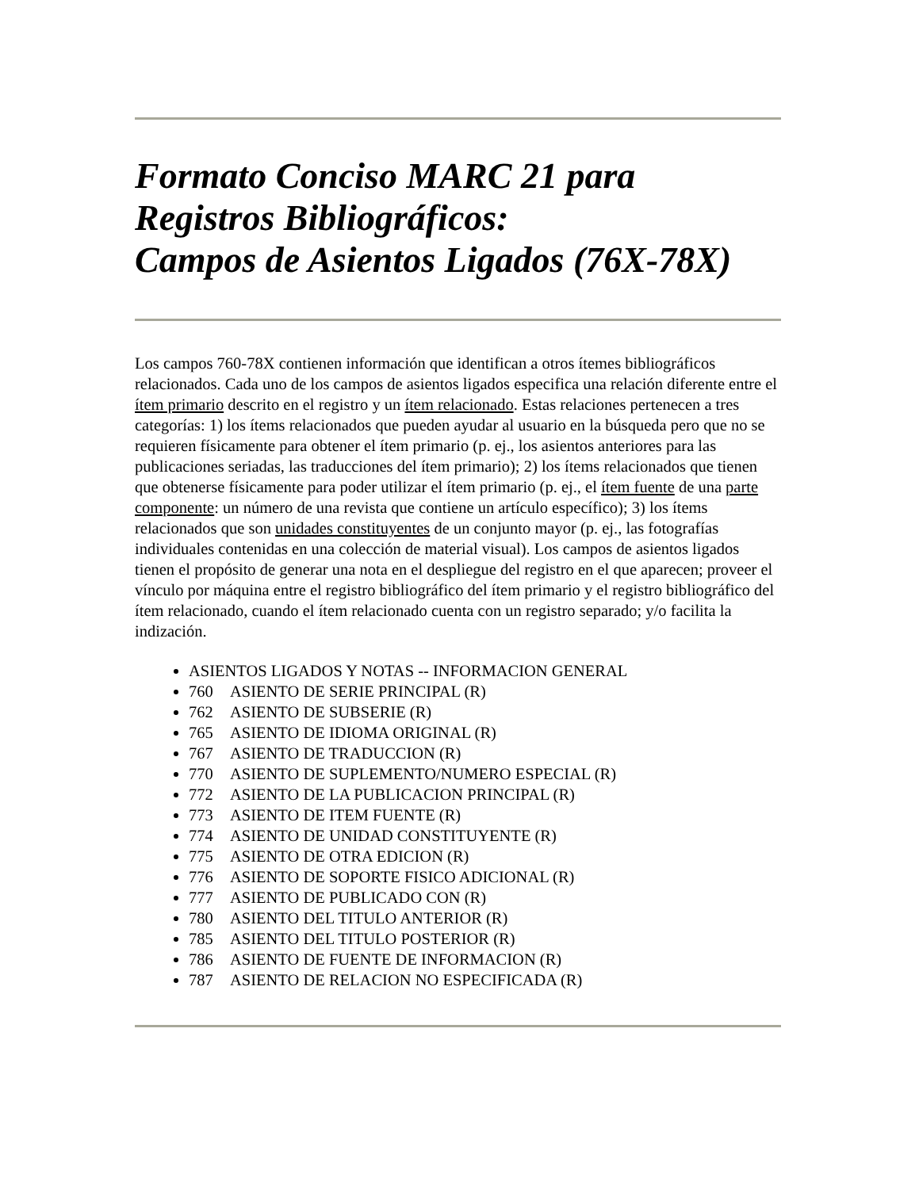Formato Conciso MARC 21 para Registros Bibliográficos:
Campos de Asientos Ligados (76X-78X)
Los campos 760-78X contienen información que identifican a otros ítemes bibliográficos relacionados. Cada uno de los campos de asientos ligados especifica una relación diferente entre el ítem primario descrito en el registro y un ítem relacionado. Estas relaciones pertenecen a tres categorías: 1) los ítems relacionados que pueden ayudar al usuario en la búsqueda pero que no se requieren físicamente para obtener el ítem primario (p. ej., los asientos anteriores para las publicaciones seriadas, las traducciones del ítem primario); 2) los ítems relacionados que tienen que obtenerse físicamente para poder utilizar el ítem primario (p. ej., el ítem fuente de una parte componente: un número de una revista que contiene un artículo específico); 3) los ítems relacionados que son unidades constituyentes de un conjunto mayor (p. ej., las fotografías individuales contenidas en una colección de material visual). Los campos de asientos ligados tienen el propósito de generar una nota en el despliegue del registro en el que aparecen; proveer el vínculo por máquina entre el registro bibliográfico del ítem primario y el registro bibliográfico del ítem relacionado, cuando el ítem relacionado cuenta con un registro separado; y/o facilita la indización.
ASIENTOS LIGADOS Y NOTAS -- INFORMACION GENERAL
760 ASIENTO DE SERIE PRINCIPAL (R)
762 ASIENTO DE SUBSERIE (R)
765 ASIENTO DE IDIOMA ORIGINAL (R)
767 ASIENTO DE TRADUCCION (R)
770 ASIENTO DE SUPLEMENTO/NUMERO ESPECIAL (R)
772 ASIENTO DE LA PUBLICACION PRINCIPAL (R)
773 ASIENTO DE ITEM FUENTE (R)
774 ASIENTO DE UNIDAD CONSTITUYENTE (R)
775 ASIENTO DE OTRA EDICION (R)
776 ASIENTO DE SOPORTE FISICO ADICIONAL (R)
777 ASIENTO DE PUBLICADO CON (R)
780 ASIENTO DEL TITULO ANTERIOR (R)
785 ASIENTO DEL TITULO POSTERIOR (R)
786 ASIENTO DE FUENTE DE INFORMACION (R)
787 ASIENTO DE RELACION NO ESPECIFICADA (R)